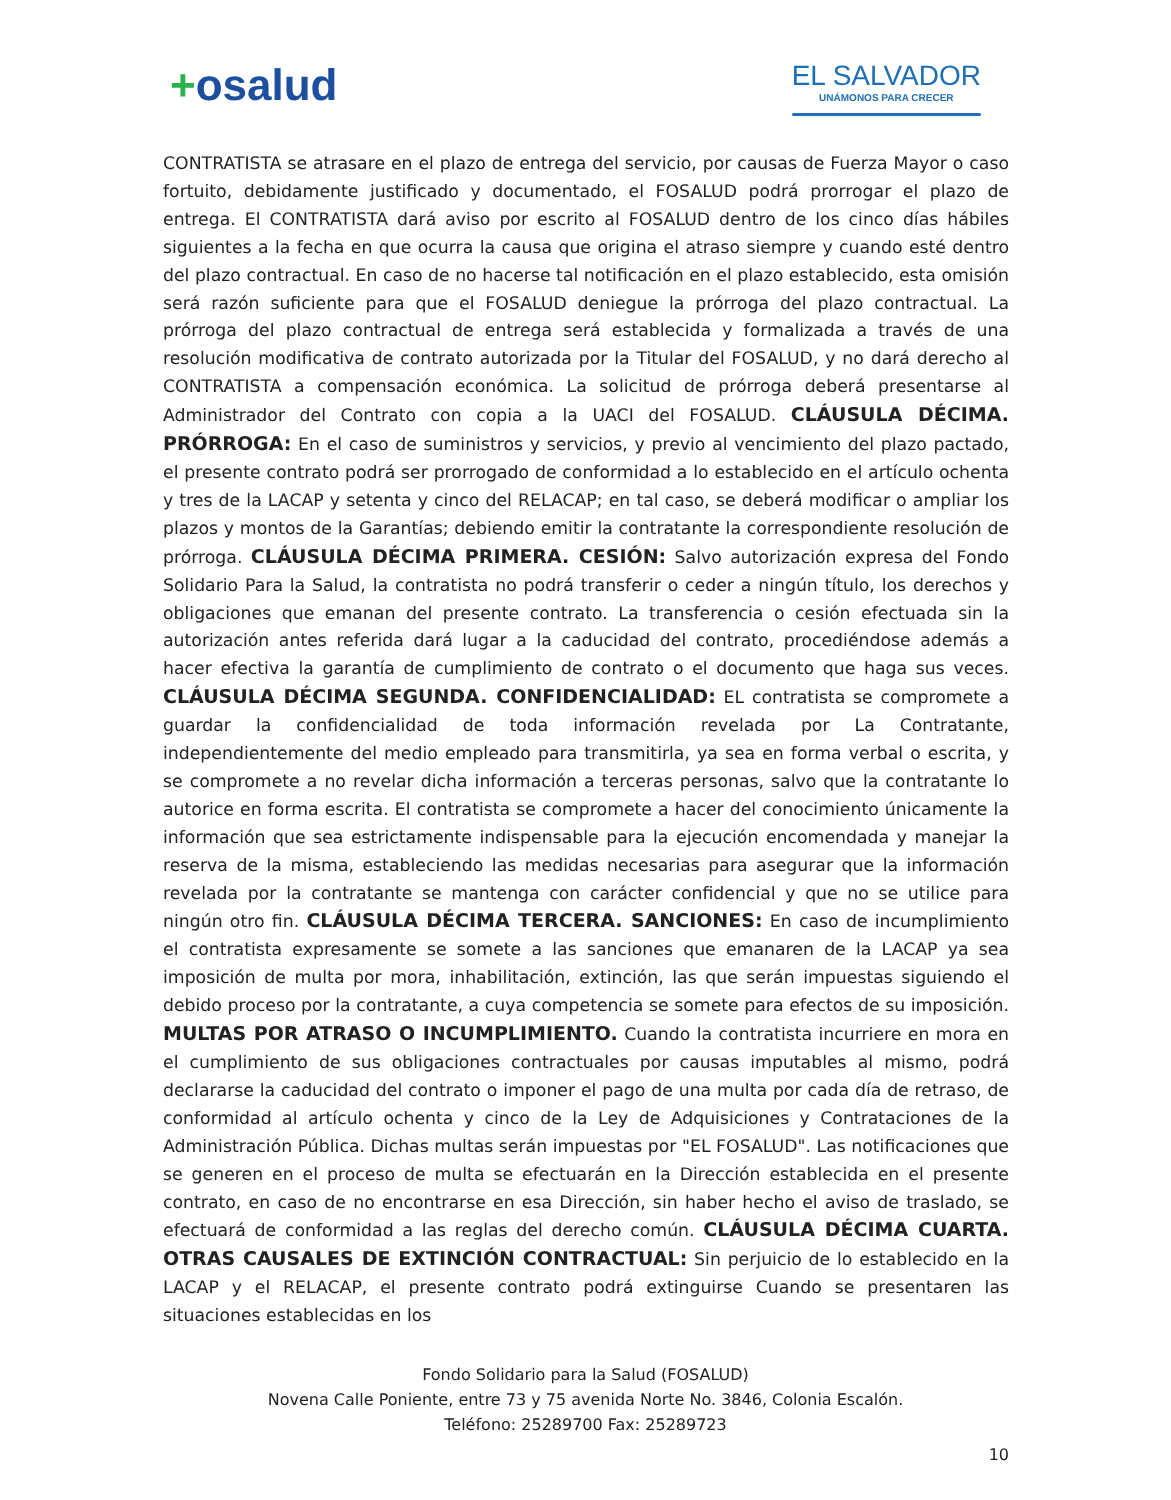+osalud
EL SALVADOR
UNÁMONOS PARA CRECER
CONTRATISTA se atrasare en el plazo de entrega del servicio, por causas de Fuerza Mayor o caso fortuito, debidamente justificado y documentado, el FOSALUD podrá prorrogar el plazo de entrega. El CONTRATISTA dará aviso por escrito al FOSALUD dentro de los cinco días hábiles siguientes a la fecha en que ocurra la causa que origina el atraso siempre y cuando esté dentro del plazo contractual. En caso de no hacerse tal notificación en el plazo establecido, esta omisión será razón suficiente para que el FOSALUD deniegue la prórroga del plazo contractual. La prórroga del plazo contractual de entrega será establecida y formalizada a través de una resolución modificativa de contrato autorizada por la Titular del FOSALUD, y no dará derecho al CONTRATISTA a compensación económica. La solicitud de prórroga deberá presentarse al Administrador del Contrato con copia a la UACI del FOSALUD. CLÁUSULA DÉCIMA. PRÓRROGA: En el caso de suministros y servicios, y previo al vencimiento del plazo pactado, el presente contrato podrá ser prorrogado de conformidad a lo establecido en el artículo ochenta y tres de la LACAP y setenta y cinco del RELACAP; en tal caso, se deberá modificar o ampliar los plazos y montos de la Garantías; debiendo emitir la contratante la correspondiente resolución de prórroga. CLÁUSULA DÉCIMA PRIMERA. CESIÓN: Salvo autorización expresa del Fondo Solidario Para la Salud, la contratista no podrá transferir o ceder a ningún título, los derechos y obligaciones que emanan del presente contrato. La transferencia o cesión efectuada sin la autorización antes referida dará lugar a la caducidad del contrato, procediéndose además a hacer efectiva la garantía de cumplimiento de contrato o el documento que haga sus veces. CLÁUSULA DÉCIMA SEGUNDA. CONFIDENCIALIDAD: EL contratista se compromete a guardar la confidencialidad de toda información revelada por La Contratante, independientemente del medio empleado para transmitirla, ya sea en forma verbal o escrita, y se compromete a no revelar dicha información a terceras personas, salvo que la contratante lo autorice en forma escrita. El contratista se compromete a hacer del conocimiento únicamente la información que sea estrictamente indispensable para la ejecución encomendada y manejar la reserva de la misma, estableciendo las medidas necesarias para asegurar que la información revelada por la contratante se mantenga con carácter confidencial y que no se utilice para ningún otro fin. CLÁUSULA DÉCIMA TERCERA. SANCIONES: En caso de incumplimiento el contratista expresamente se somete a las sanciones que emanaren de la LACAP ya sea imposición de multa por mora, inhabilitación, extinción, las que serán impuestas siguiendo el debido proceso por la contratante, a cuya competencia se somete para efectos de su imposición. MULTAS POR ATRASO O INCUMPLIMIENTO. Cuando la contratista incurriere en mora en el cumplimiento de sus obligaciones contractuales por causas imputables al mismo, podrá declararse la caducidad del contrato o imponer el pago de una multa por cada día de retraso, de conformidad al artículo ochenta y cinco de la Ley de Adquisiciones y Contrataciones de la Administración Pública. Dichas multas serán impuestas por "EL FOSALUD". Las notificaciones que se generen en el proceso de multa se efectuarán en la Dirección establecida en el presente contrato, en caso de no encontrarse en esa Dirección, sin haber hecho el aviso de traslado, se efectuará de conformidad a las reglas del derecho común. CLÁUSULA DÉCIMA CUARTA. OTRAS CAUSALES DE EXTINCIÓN CONTRACTUAL: Sin perjuicio de lo establecido en la LACAP y el RELACAP, el presente contrato podrá extinguirse Cuando se presentaren las situaciones establecidas en los
Fondo Solidario para la Salud (FOSALUD)
Novena Calle Poniente, entre 73 y 75 avenida Norte No. 3846, Colonia Escalón.
Teléfono: 25289700 Fax: 25289723
10